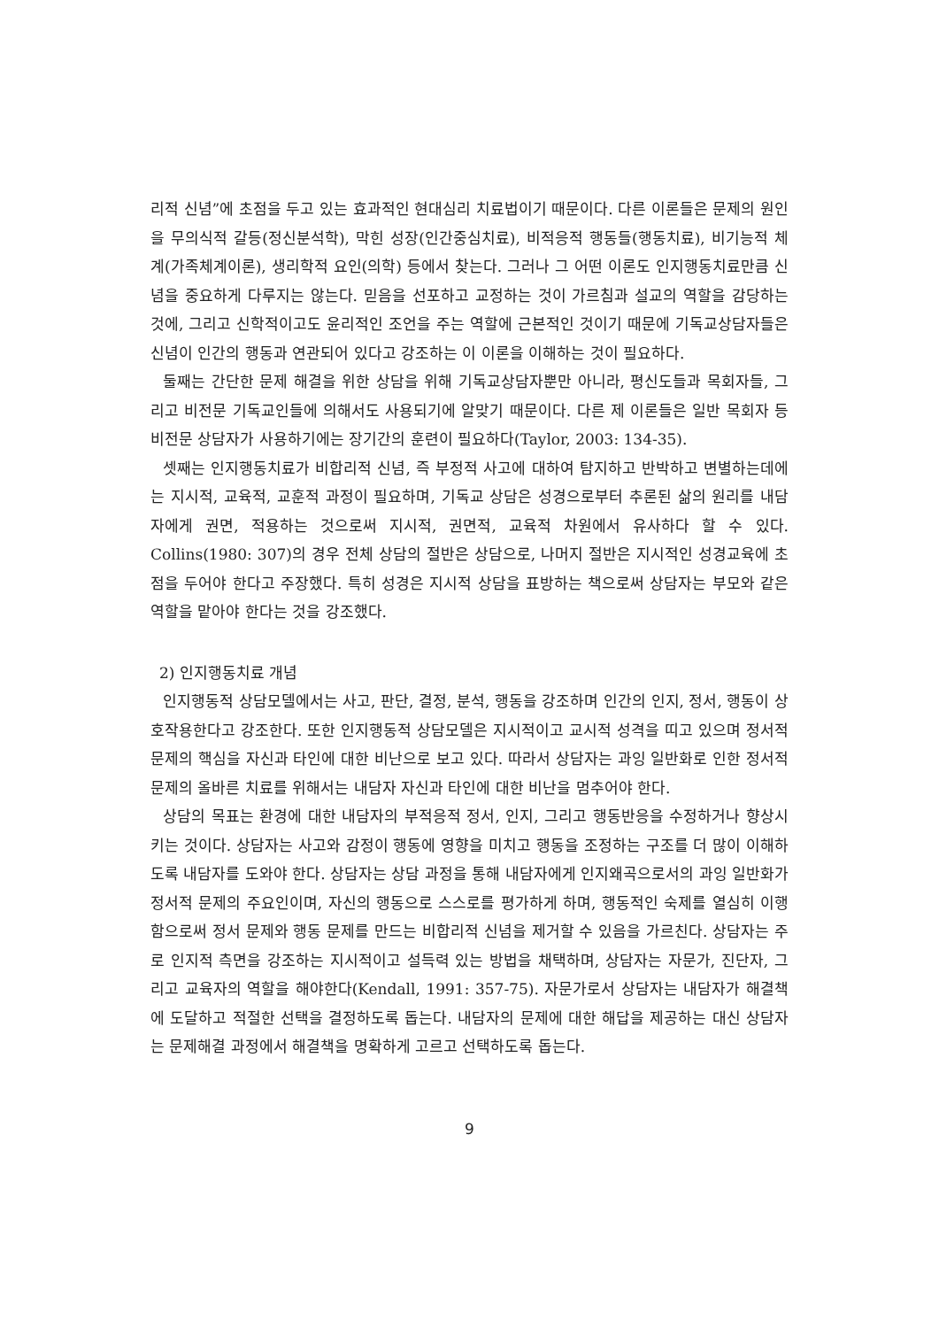리적 신념”에 초점을 두고 있는 효과적인 현대심리 치료법이기 때문이다. 다른 이론들은 문제의 원인을 무의식적 갈등(정신분석학), 막힌 성장(인간중심치료), 비적응적 행동들(행동치료), 비기능적 체계(가족체계이론), 생리학적 요인(의학) 등에서 찾는다. 그러나 그 어떤 이론도 인지행동치료만큼 신념을 중요하게 다루지는 않는다. 믿음을 선포하고 교정하는 것이 가르침과 설교의 역할을 감당하는 것에, 그리고 신학적이고도 윤리적인 조언을 주는 역할에 근본적인 것이기 때문에 기독교상담자들은 신념이 인간의 행동과 연관되어 있다고 강조하는 이 이론을 이해하는 것이 필요하다.
둘째는 간단한 문제 해결을 위한 상담을 위해 기독교상담자뿐만 아니라, 평신도들과 목회자들, 그리고 비전문 기독교인들에 의해서도 사용되기에 알맞기 때문이다. 다른 제 이론들은 일반 목회자 등 비전문 상담자가 사용하기에는 장기간의 훈련이 필요하다(Taylor, 2003: 134-35).
셋째는 인지행동치료가 비합리적 신념, 즉 부정적 사고에 대하여 탐지하고 반박하고 변별하는데에는 지시적, 교육적, 교훈적 과정이 필요하며, 기독교 상담은 성경으로부터 추론된 삶의 원리를 내담자에게 권면, 적용하는 것으로써 지시적, 권면적, 교육적 차원에서 유사하다 할 수 있다. Collins(1980: 307)의 경우 전체 상담의 절반은 상담으로, 나머지 절반은 지시적인 성경교육에 초점을 두어야 한다고 주장했다. 특히 성경은 지시적 상담을 표방하는 책으로써 상담자는 부모와 같은 역할을 맡아야 한다는 것을 강조했다.
2) 인지행동치료 개념
인지행동적 상담모델에서는 사고, 판단, 결정, 분석, 행동을 강조하며 인간의 인지, 정서, 행동이 상호작용한다고 강조한다. 또한 인지행동적 상담모델은 지시적이고 교시적 성격을 띠고 있으며 정서적 문제의 핵심을 자신과 타인에 대한 비난으로 보고 있다. 따라서 상담자는 과잉 일반화로 인한 정서적 문제의 올바른 치료를 위해서는 내담자 자신과 타인에 대한 비난을 멈추어야 한다.
상담의 목표는 환경에 대한 내담자의 부적응적 정서, 인지, 그리고 행동반응을 수정하거나 향상시키는 것이다. 상담자는 사고와 감정이 행동에 영향을 미치고 행동을 조정하는 구조를 더 많이 이해하도록 내담자를 도와야 한다. 상담자는 상담 과정을 통해 내담자에게 인지왜곡으로서의 과잉 일반화가 정서적 문제의 주요인이며, 자신의 행동으로 스스로를 평가하게 하며, 행동적인 숙제를 열심히 이행함으로써 정서 문제와 행동 문제를 만드는 비합리적 신념을 제거할 수 있음을 가르친다. 상담자는 주로 인지적 측면을 강조하는 지시적이고 설득력 있는 방법을 채택하며, 상담자는 자문가, 진단자, 그리고 교육자의 역할을 해야한다(Kendall, 1991: 357-75). 자문가로서 상담자는 내담자가 해결책에 도달하고 적절한 선택을 결정하도록 돕는다. 내담자의 문제에 대한 해답을 제공하는 대신 상담자는 문제해결 과정에서 해결책을 명확하게 고르고 선택하도록 돕는다.
9